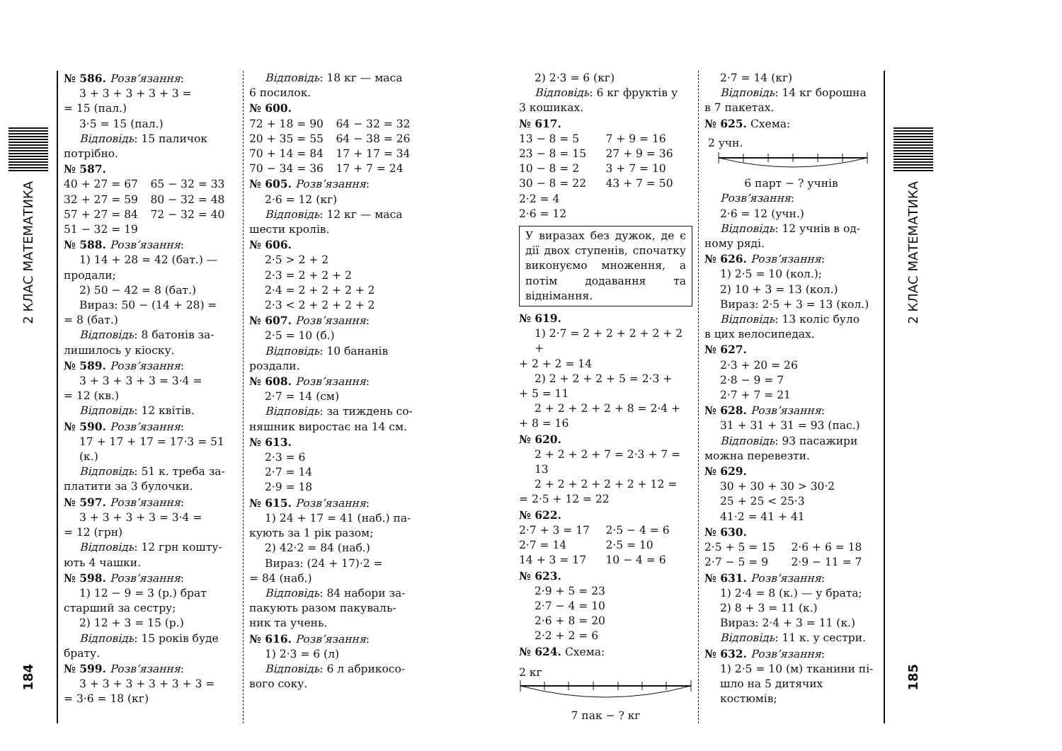2 КЛАС МАТЕМАТИКА
184
№ 586. Розв’язання:
3 + 3 + 3 + 3 + 3 =
= 15 (пал.)
3·5 = 15 (пал.)
Відповідь: 15 паличок
потрібно.
№ 587.
40 + 27 = 67
65 − 32 = 33
32 + 27 = 59
80 − 32 = 48
57 + 27 = 84
72 − 32 = 40
51 − 32 = 19
№ 588. Розв’язання:
1) 14 + 28 = 42 (бат.) —
продали;
2) 50 − 42 = 8 (бат.)
Вираз: 50 − (14 + 28) =
= 8 (бат.)
Відповідь: 8 батонів за-
лишилось у кіоску.
№ 589. Розв’язання:
3 + 3 + 3 + 3 = 3·4 =
= 12 (кв.)
Відповідь: 12 квітів.
№ 590. Розв’язання:
17 + 17 + 17 = 17·3 = 51 (к.)
Відповідь: 51 к. треба за-
платити за 3 булочки.
№ 597. Розв’язання:
3 + 3 + 3 + 3 = 3·4 =
= 12 (грн)
Відповідь: 12 грн кошту-
ють 4 чашки.
№ 598. Розв’язання:
1) 12 − 9 = 3 (р.) брат
старший за сестру;
2) 12 + 3 = 15 (р.)
Відповідь: 15 років буде
брату.
№ 599. Розв’язання:
3 + 3 + 3 + 3 + 3 + 3 =
= 3·6 = 18 (кг)
Відповідь: 18 кг — маса
6 посилок.
№ 600.
72 + 18 = 90
64 − 32 = 32
20 + 35 = 55
64 − 38 = 26
70 + 14 = 84
17 + 17 = 34
70 − 34 = 36
17 + 7 = 24
№ 605. Розв’язання:
2·6 = 12 (кг)
Відповідь: 12 кг — маса
шести кролів.
№ 606.
2·5 > 2 + 2
2·3 = 2 + 2 + 2
2·4 = 2 + 2 + 2 + 2
2·3 < 2 + 2 + 2 + 2
№ 607. Розв’язання:
2·5 = 10 (б.)
Відповідь: 10 бананів
роздали.
№ 608. Розв’язання:
2·7 = 14 (см)
Відповідь: за тиждень со-
няшник виростає на 14 см.
№ 613.
2·3 = 6
2·7 = 14
2·9 = 18
№ 615. Розв’язання:
1) 24 + 17 = 41 (наб.) па-
кують за 1 рік разом;
2) 42·2 = 84 (наб.)
Вираз: (24 + 17)·2 =
= 84 (наб.)
Відповідь: 84 набори за-
пакують разом пакуваль-
ник та учень.
№ 616. Розв’язання:
1) 2·3 = 6 (л)
Відповідь: 6 л абрикосо-
вого соку.
2) 2·3 = 6 (кг)
Відповідь: 6 кг фруктів у
3 кошиках.
№ 617.
13 − 8 = 5
7 + 9 = 16
23 − 8 = 15
27 + 9 = 36
10 − 8 = 2
3 + 7 = 10
30 − 8 = 22
43 + 7 = 50
2·2 = 4
2·6 = 12
У виразах без дужок, де є дії двох ступенів, спочатку виконуємо множення, а потім додавання та віднімання.
№ 619.
1) 2·7 = 2 + 2 + 2 + 2 + 2 +
+ 2 + 2 = 14
2) 2 + 2 + 2 + 5 = 2·3 +
+ 5 = 11
2 + 2 + 2 + 2 + 8 = 2·4 +
+ 8 = 16
№ 620.
2 + 2 + 2 + 7 = 2·3 + 7 = 13
2 + 2 + 2 + 2 + 2 + 12 =
= 2·5 + 12 = 22
№ 622.
2·7 + 3 = 17
2·5 − 4 = 6
2·7 = 14
2·5 = 10
14 + 3 = 17
10 − 4 = 6
№ 623.
2·9 + 5 = 23
2·7 − 4 = 10
2·6 + 8 = 20
2·2 + 2 = 6
№ 624. Схема:
2 кг
7 пак − ? кг
2·7 = 14 (кг)
Відповідь: 14 кг борошна
в 7 пакетах.
№ 625. Схема:
2 учн.
6 парт − ? учнів
Розв’язання:
2·6 = 12 (учн.)
Відповідь: 12 учнів в од-
ному ряді.
№ 626. Розв’язання:
1) 2·5 = 10 (кол.);
2) 10 + 3 = 13 (кол.)
Вираз: 2·5 + 3 = 13 (кол.)
Відповідь: 13 коліс було
в цих велосипедах.
№ 627.
2·3 + 20 = 26
2·8 − 9 = 7
2·7 + 7 = 21
№ 628. Розв’язання:
31 + 31 + 31 = 93 (пас.)
Відповідь: 93 пасажири
можна перевезти.
№ 629.
30 + 30 + 30 > 30·2
25 + 25 < 25·3
41·2 = 41 + 41
№ 630.
2·5 + 5 = 15
2·6 + 6 = 18
2·7 − 5 = 9
2·9 − 11 = 7
№ 631. Розв’язання:
1) 2·4 = 8 (к.) — у брата;
2) 8 + 3 = 11 (к.)
Вираз: 2·4 + 3 = 11 (к.)
Відповідь: 11 к. у сестри.
№ 632. Розв’язання:
1) 2·5 = 10 (м) тканини пі­шло на 5 дитячих костюмів;
2 КЛАС МАТЕМАТИКА
185